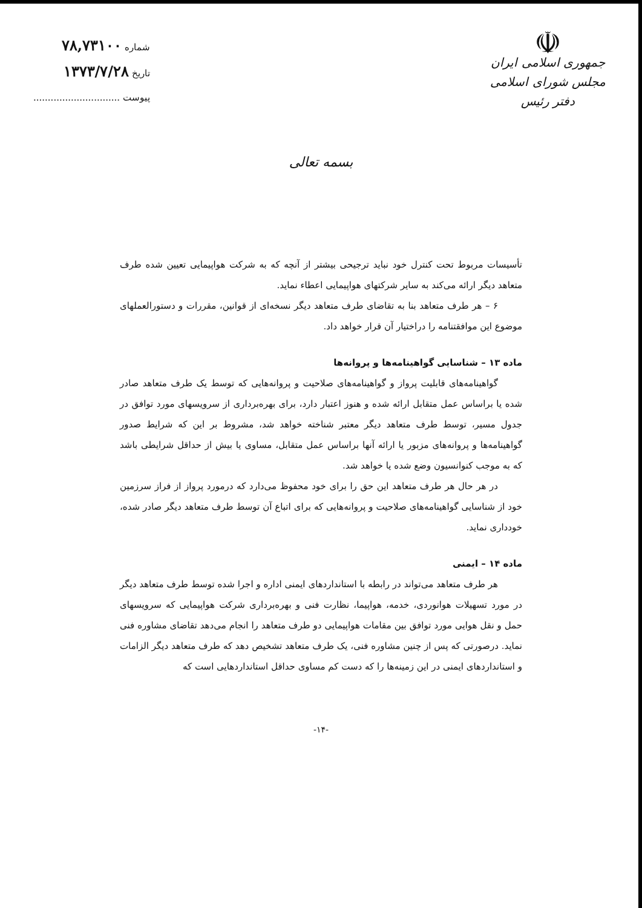☫
جمهوری اسلامی ایران
مجلس شورای اسلامی
دفتر رئیس
شماره ۷۸,۷۳۱۰۰
تاریخ ۱۳۷۳/۷/۲۸
پیوست ..............................
بسمه تعالی
تأسیسات مربوط تحت کنترل خود نباید ترجیحی بیشتر از آنچه که به شرکت هواپیمایی تعیین شده طرف متعاهد دیگر ارائه می‌کند به سایر شرکتهای هواپیمایی اعطاء نماید.
۶ – هر طرف متعاهد بنا به تقاضای طرف متعاهد دیگر نسخه‌ای از قوانین، مقررات و دستورالعملهای موضوع این موافقتنامه را دراختیار آن قرار خواهد داد.
ماده ۱۳ – شناسایی گواهینامه‌ها و پروانه‌ها
گواهینامه‌های قابلیت پرواز و گواهینامه‌های صلاحیت و پروانه‌هایی که توسط یک طرف متعاهد صادر شده یا براساس عمل متقابل ارائه شده و هنوز اعتبار دارد، برای بهره‌برداری از سرویسهای مورد توافق در جدول مسیر، توسط طرف متعاهد دیگر معتبر شناخته خواهد شد، مشروط بر این که شرایط صدور گواهینامه‌ها و پروانه‌های مزبور یا ارائه آنها براساس عمل متقابل، مساوی یا بیش از حداقل شرایطی باشد که به موجب کنوانسیون وضع شده یا خواهد شد.
در هر حال هر طرف متعاهد این حق را برای خود محفوظ می‌دارد که درمورد پرواز از فراز سرزمین خود از شناسایی گواهینامه‌های صلاحیت و پروانه‌هایی که برای اتباع آن توسط طرف متعاهد دیگر صادر شده، خودداری نماید.
ماده ۱۴ – ایمنی
هر طرف متعاهد می‌تواند در رابطه با استانداردهای ایمنی اداره و اجرا شده توسط طرف متعاهد دیگر در مورد تسهیلات هوانوردی، خدمه، هواپیما، نظارت فنی و بهره‌برداری شرکت هواپیمایی که سرویسهای حمل و نقل هوایی مورد توافق بین مقامات هواپیمایی دو طرف متعاهد را انجام می‌دهد تقاضای مشاوره فنی نماید. درصورتی که پس از چنین مشاوره فنی، یک طرف متعاهد تشخیص دهد که طرف متعاهد دیگر الزامات و استانداردهای ایمنی در این زمینه‌ها را که دست کم مساوی حداقل استانداردهایی است که
-۱۴-